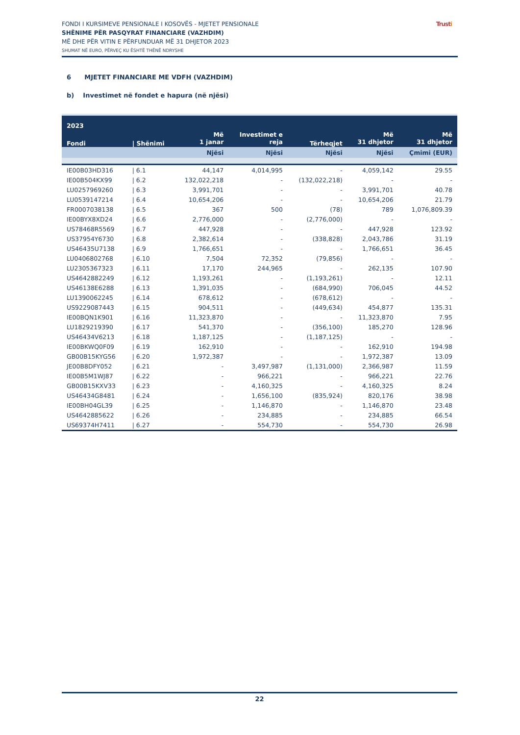FONDI I KURSIMEVE PENSIONALE I KOSOVËS - MJETET PENSIONALE
SHËNIME PËR PASQYRAT FINANCIARE (VAZHDIM)
MË DHE PËR VITIN E PËRFUNDUAR MË 31 DHJETOR 2023
SHUMAT NË EURO, PËRVEÇ KU ËSHTË THËNË NDRYSHE
Trusti
6 MJETET FINANCIARE ME VDFH (VAZHDIM)
b) Investimet në fondet e hapura (në njësi)
| 2023 | | | | | | |
| --- | --- | --- | --- | --- | --- | --- |
| Fondi | / Shënimi | Më 1 janar | Investimet e reja | Tërheqjet | Më 31 dhjetor | Më 31 dhjetor |
| | | Njësi | Njësi | Njësi | Njësi | Çmimi (EUR) |
| IE00B03HD316 | / 6.1 | 44,147 | 4,014,995 | - | 4,059,142 | 29.55 |
| IE00B504KX99 | / 6.2 | 132,022,218 | - | (132,022,218) | - | - |
| LU0257969260 | / 6.3 | 3,991,701 | - | - | 3,991,701 | 40.78 |
| LU0539147214 | / 6.4 | 10,654,206 | - | - | 10,654,206 | 21.79 |
| FR0007038138 | / 6.5 | 367 | 500 | (78) | 789 | 1,076,809.39 |
| IE00BYX8XD24 | / 6.6 | 2,776,000 | - | (2,776,000) | - | - |
| US78468R5569 | / 6.7 | 447,928 | - | - | 447,928 | 123.92 |
| US37954Y6730 | / 6.8 | 2,382,614 | - | (338,828) | 2,043,786 | 31.19 |
| US46435U7138 | / 6.9 | 1,766,651 | - | - | 1,766,651 | 36.45 |
| LU0406802768 | / 6.10 | 7,504 | 72,352 | (79,856) | - | - |
| LU2305367323 | / 6.11 | 17,170 | 244,965 | - | 262,135 | 107.90 |
| US4642882249 | / 6.12 | 1,193,261 | - | (1,193,261) | - | 12.11 |
| US46138E6288 | / 6.13 | 1,391,035 | - | (684,990) | 706,045 | 44.52 |
| LU1390062245 | / 6.14 | 678,612 | - | (678,612) | - | - |
| US9229087443 | / 6.15 | 904,511 | - | (449,634) | 454,877 | 135.31 |
| IE00BQN1K901 | / 6.16 | 11,323,870 | - | - | 11,323,870 | 7.95 |
| LU1829219390 | / 6.17 | 541,370 | - | (356,100) | 185,270 | 128.96 |
| US46434V6213 | / 6.18 | 1,187,125 | - | (1,187,125) | - | - |
| IE00BKWQ0F09 | / 6.19 | 162,910 | - | - | 162,910 | 194.98 |
| GB00B15KYG56 | / 6.20 | 1,972,387 | - | - | 1,972,387 | 13.09 |
| JE00B8DFY052 | / 6.21 | - | 3,497,987 | (1,131,000) | 2,366,987 | 11.59 |
| IE00B5M1WJ87 | / 6.22 | - | 966,221 | - | 966,221 | 22.76 |
| GB00B15KXV33 | / 6.23 | - | 4,160,325 | - | 4,160,325 | 8.24 |
| US46434G8481 | / 6.24 | - | 1,656,100 | (835,924) | 820,176 | 38.98 |
| IE00BH04GL39 | / 6.25 | - | 1,146,870 | - | 1,146,870 | 23.48 |
| US4642885622 | / 6.26 | - | 234,885 | - | 234,885 | 66.54 |
| US69374H7411 | / 6.27 | - | 554,730 | - | 554,730 | 26.98 |
22